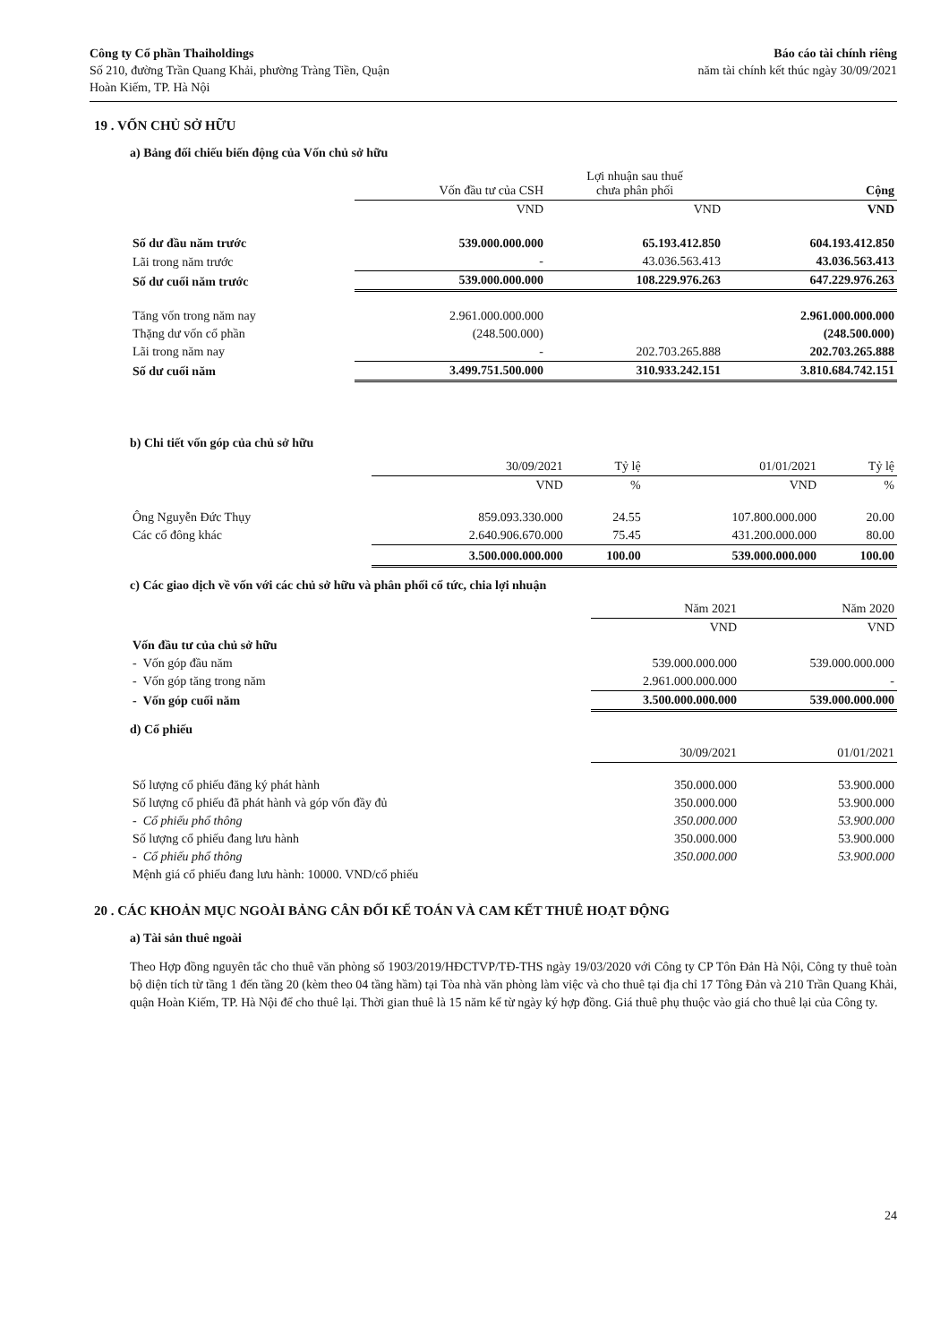Công ty Cổ phần Thaiholdings
Số 210, đường Trần Quang Khải, phường Tràng Tiền, Quận
Hoàn Kiếm, TP. Hà Nội
Báo cáo tài chính riêng
năm tài chính kết thúc ngày 30/09/2021
19 . VỐN CHỦ SỞ HỮU
a) Bảng đối chiếu biến động của Vốn chủ sở hữu
| | Vốn đầu tư của CSH | Lợi nhuận sau thuế chưa phân phối | Cộng |
| --- | --- | --- | --- |
| | VND | VND | VND |
| Số dư đầu năm trước | 539.000.000.000 | 65.193.412.850 | 604.193.412.850 |
| Lãi trong năm trước | - | 43.036.563.413 | 43.036.563.413 |
| Số dư cuối năm trước | 539.000.000.000 | 108.229.976.263 | 647.229.976.263 |
| Tăng vốn trong năm nay | 2.961.000.000.000 | | 2.961.000.000.000 |
| Thặng dư vốn cổ phần | (248.500.000) | | (248.500.000) |
| Lãi trong năm nay | - | 202.703.265.888 | 202.703.265.888 |
| Số dư cuối năm | 3.499.751.500.000 | 310.933.242.151 | 3.810.684.742.151 |
b) Chi tiết vốn góp của chủ sở hữu
| | 30/09/2021 | Tỷ lệ | 01/01/2021 | Tỷ lệ |
| --- | --- | --- | --- | --- |
| | VND | % | VND | % |
| Ông Nguyễn Đức Thụy | 859.093.330.000 | 24.55 | 107.800.000.000 | 20.00 |
| Các cổ đông khác | 2.640.906.670.000 | 75.45 | 431.200.000.000 | 80.00 |
| | 3.500.000.000.000 | 100.00 | 539.000.000.000 | 100.00 |
c) Các giao dịch về vốn với các chủ sở hữu và phân phối cổ tức, chia lợi nhuận
| | Năm 2021 | Năm 2020 |
| --- | --- | --- |
| | VND | VND |
| Vốn đầu tư của chủ sở hữu | | |
| - Vốn góp đầu năm | 539.000.000.000 | 539.000.000.000 |
| - Vốn góp tăng trong năm | 2.961.000.000.000 | - |
| - Vốn góp cuối năm | 3.500.000.000.000 | 539.000.000.000 |
d) Cổ phiếu
| | 30/09/2021 | 01/01/2021 |
| --- | --- | --- |
| Số lượng cổ phiếu đăng ký phát hành | 350.000.000 | 53.900.000 |
| Số lượng cổ phiếu đã phát hành và góp vốn đầy đủ | 350.000.000 | 53.900.000 |
| - Cổ phiếu phổ thông | 350.000.000 | 53.900.000 |
| Số lượng cổ phiếu đang lưu hành | 350.000.000 | 53.900.000 |
| - Cổ phiếu phổ thông | 350.000.000 | 53.900.000 |
| Mệnh giá cổ phiếu đang lưu hành: 10000. VND/cổ phiếu | | |
20 . CÁC KHOẢN MỤC NGOÀI BẢNG CÂN ĐỐI KẾ TOÁN VÀ CAM KẾT THUÊ HOẠT ĐỘNG
a) Tài sản thuê ngoài
Theo Hợp đồng nguyên tắc cho thuê văn phòng số 1903/2019/HĐCTVP/TĐ-THS ngày 19/03/2020 với Công ty CP Tôn Đản Hà Nội, Công ty thuê toàn bộ diện tích từ tầng 1 đến tầng 20 (kèm theo 04 tầng hầm) tại Tòa nhà văn phòng làm việc và cho thuê tại địa chỉ 17 Tông Đản và 210 Trần Quang Khải, quận Hoàn Kiếm, TP. Hà Nội để cho thuê lại. Thời gian thuê là 15 năm kể từ ngày ký hợp đồng. Giá thuê phụ thuộc vào giá cho thuê lại của Công ty.
24